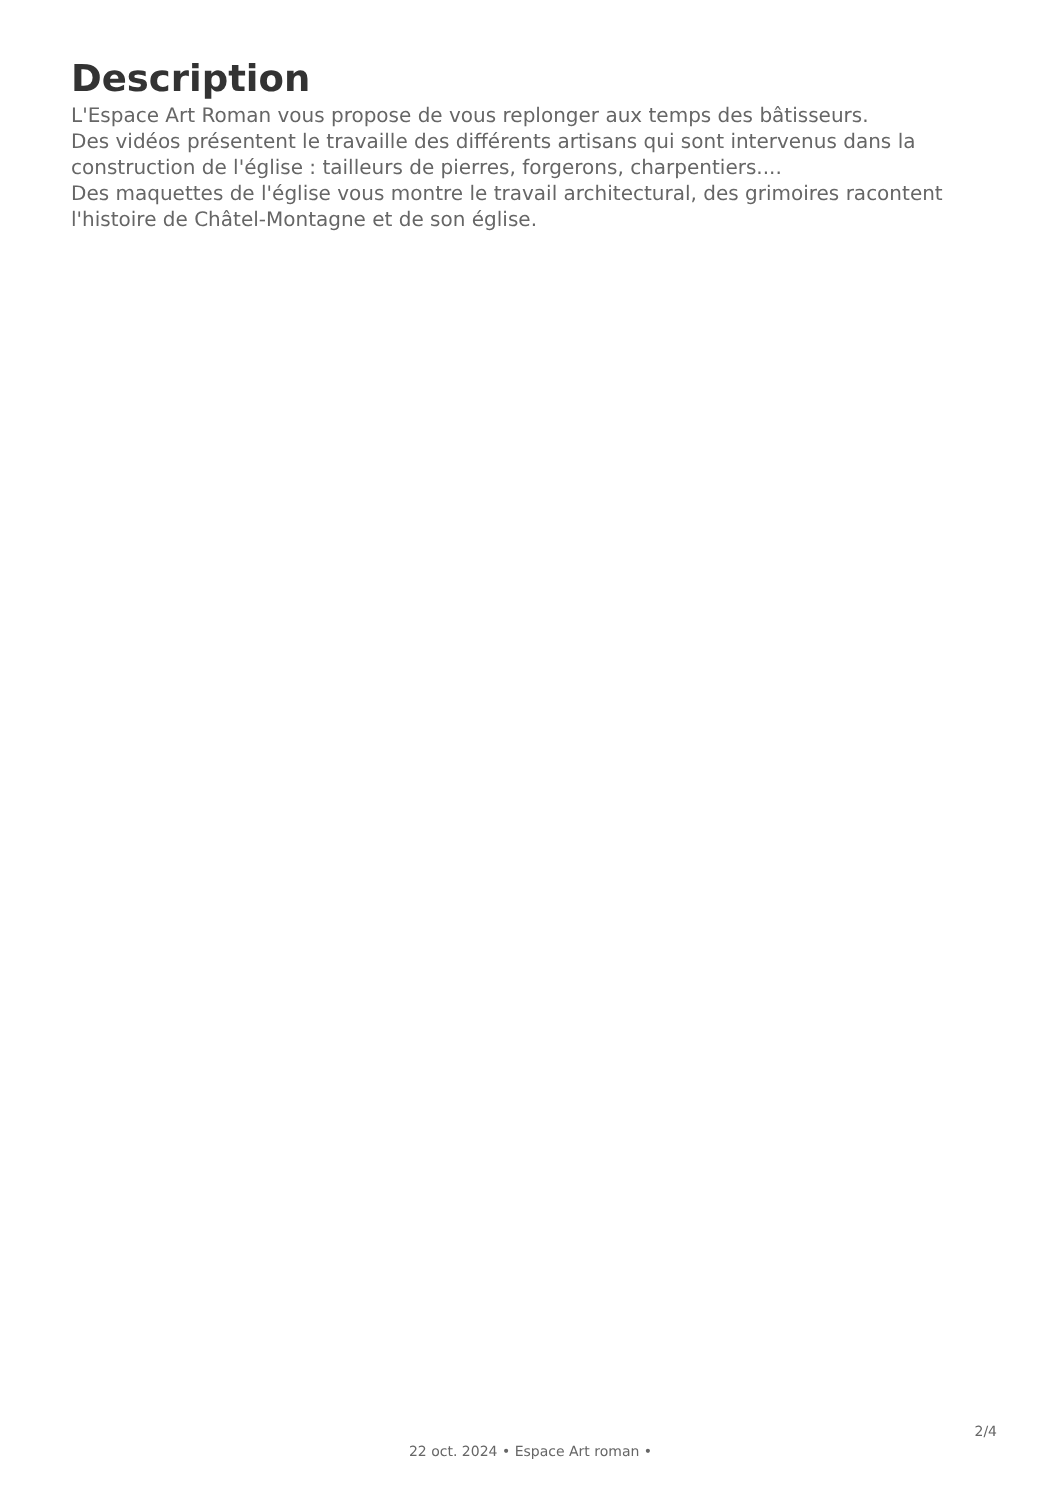Description
L'Espace Art Roman vous propose de vous replonger aux temps des bâtisseurs.
Des vidéos présentent le travaille des différents artisans qui sont intervenus dans la construction de l'église : tailleurs de pierres, forgerons, charpentiers....
Des maquettes de l'église vous montre le travail architectural, des grimoires racontent l'histoire de Châtel-Montagne et de son église.
2/4
22 oct. 2024 • Espace Art roman •